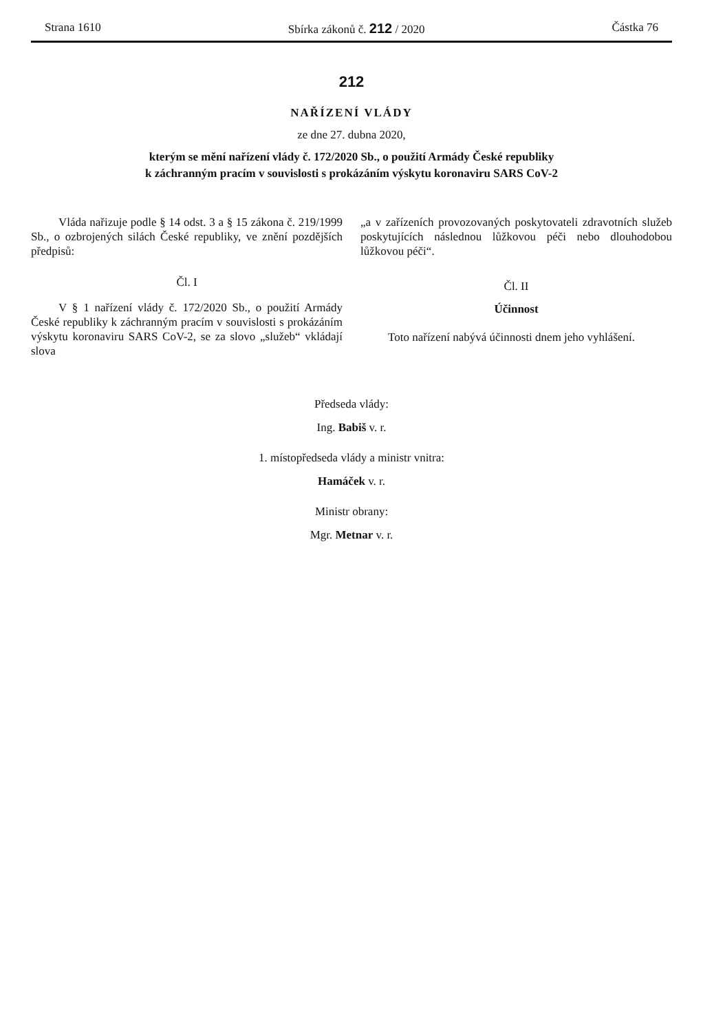Strana 1610 Sbírka zákonů č. 212 / 2020 Částka 76
212
NAŘÍZENÍ VLÁDY
ze dne 27. dubna 2020,
kterým se mění nařízení vlády č. 172/2020 Sb., o použití Armády České republiky
k záchranným pracím v souvislosti s prokázáním výskytu koronaviru SARS CoV-2
Vláda nařizuje podle § 14 odst. 3 a § 15 zákona č. 219/1999 Sb., o ozbrojených silách České republiky, ve znění pozdějších předpisů:
Čl. I
V § 1 nařízení vlády č. 172/2020 Sb., o použití Armády České republiky k záchranným pracím v souvislosti s prokázáním výskytu koronaviru SARS CoV-2, se za slovo „služeb“ vkládají slova
„a v zařízeních provozovaných poskytovateli zdravotních služeb poskytujících následnou lůžkovou péči nebo dlouhodobou lůžkovou péči“.
Čl. II
Účinnost
Toto nařízení nabývá účinnosti dnem jeho vyhlášení.
Předseda vlády:
Ing. Babiš v. r.
1. místopředseda vlády a ministr vnitra:
Hamáček v. r.
Ministr obrany:
Mgr. Metnar v. r.